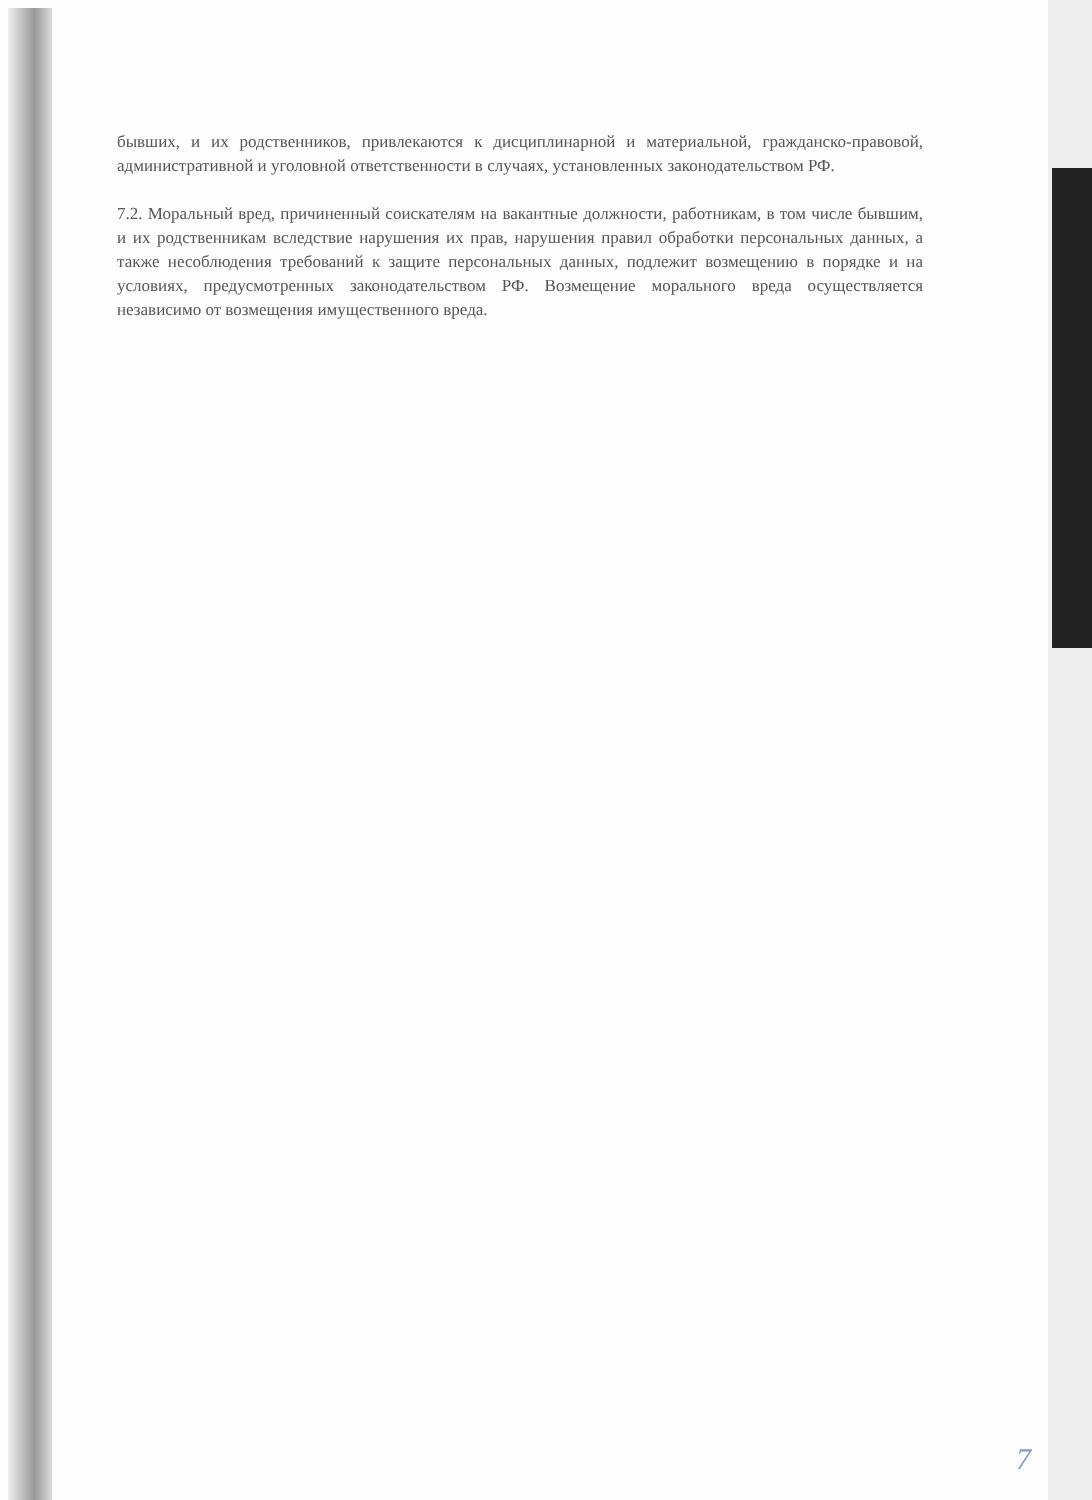бывших, и их родственников, привлекаются к дисциплинарной и материальной, гражданско-правовой, административной и уголовной ответственности в случаях, установленных законодательством РФ.
7.2. Моральный вред, причиненный соискателям на вакантные должности, работникам, в том числе бывшим, и их родственникам вследствие нарушения их прав, нарушения правил обработки персональных данных, а также несоблюдения требований к защите персональных данных, подлежит возмещению в порядке и на условиях, предусмотренных законодательством РФ. Возмещение морального вреда осуществляется независимо от возмещения имущественного вреда.
7